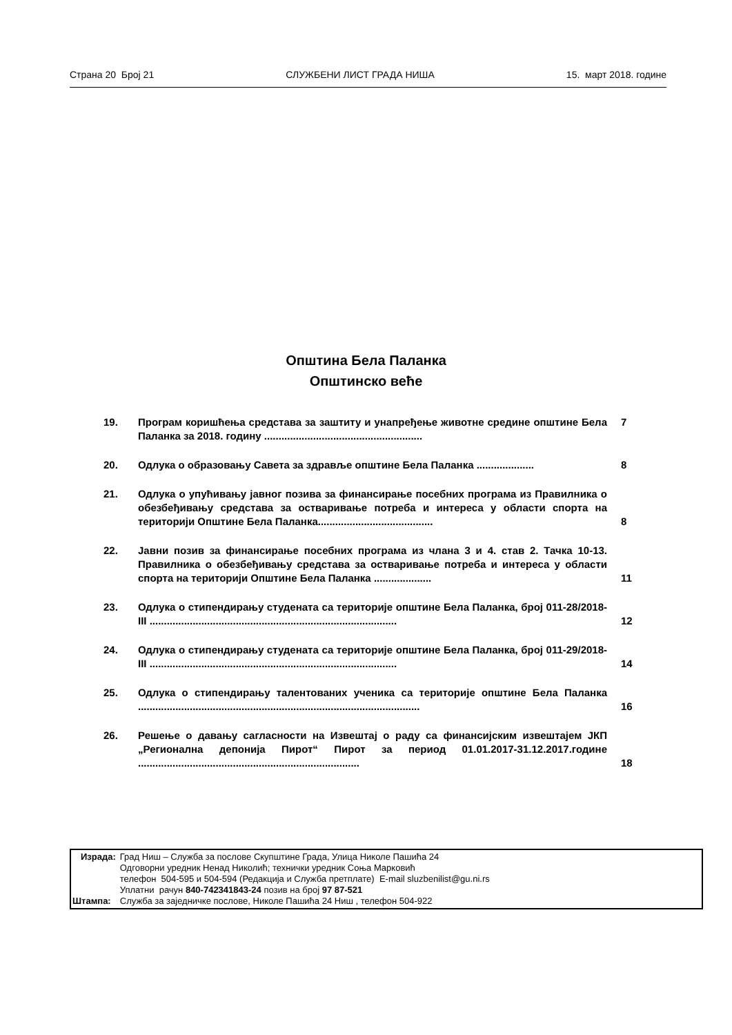Страна 20 Број 21 СЛУЖБЕНИ ЛИСТ ГРАДА НИША 15. март 2018. године
Општина Бела Паланка
Општинско веће
| 19. | Програм коришћења средстава за заштиту и унапређење животне средине општине Бела Паланка за 2018. годину ....................................................... | 7 |
| 20. | Одлука о образовању Савета за здравље општине Бела Паланка .................... | 8 |
| 21. | Одлука о упућивању јавног позива за финансирање посебних програма из Правилника о обезбеђивању средстава за остваривање потреба и интереса у области спорта на територији Општине Бела Паланка........................................ | 8 |
| 22. | Јавни позив за финансирање посебних програма из члана 3 и 4. став 2. Тачка 10-13. Правилника о обезбеђивању средстава за остваривање потреба и интереса у области спорта на територији Општине Бела Паланка .................... | 11 |
| 23. | Одлука о стипендирању студената са територије општине Бела Паланка, број 011-28/2018-III ...................................................................................... | 12 |
| 24. | Одлука о стипендирању студената са територије општине Бела Паланка, број 011-29/2018-III ...................................................................................... | 14 |
| 25. | Одлука о стипендирању талентованих ученика са територије општине Бела Паланка .................................................................................................. | 16 |
| 26. | Решење о давању сагласности на Извештај о раду са финансијским извештајем ЈКП „Регионална депонија Пирот“ Пирот за период 01.01.2017-31.12.2017.године ............................................................................. | 18 |
| Израда: | Град Ниш – Служба за послове Скупштине Града, Улица Николе Пашића 24 Одговорни уредник Ненад Николић; технички уредник Соња Марковић телефон 504-595 и 504-594 (Редакција и Служба претплате) E-mail sluzbenilist@gu.ni.rs Уплатни рачун 840-742341843-24 позив на број 97 87-521 |
| Штампа: | Служба за заједничке послове, Николе Пашића 24 Ниш , телефон 504-922 |